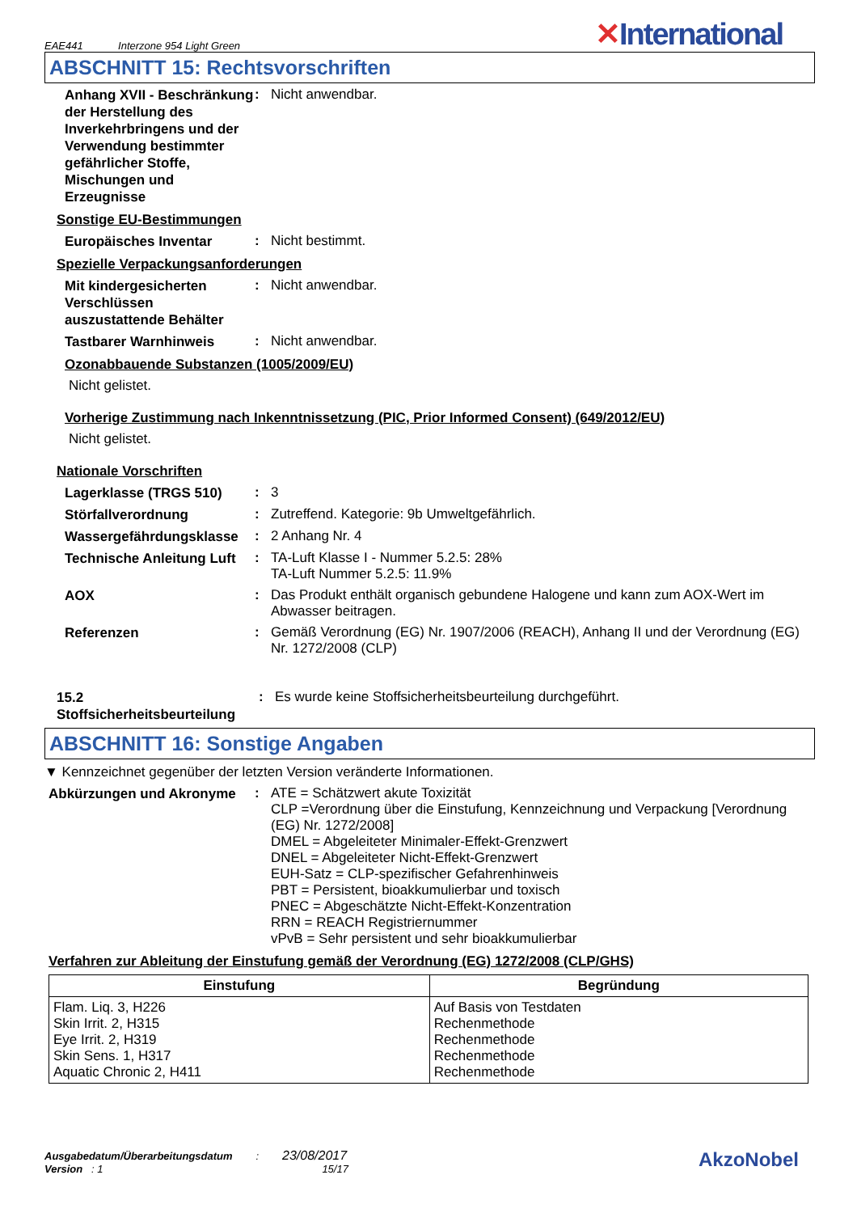EAE441 Interzone 954 Light Green
✕International
ABSCHNITT 15: Rechtsvorschriften
Anhang XVII - Beschränkung der Herstellung des Inverkehrbringens und der Verwendung bestimmter gefährlicher Stoffe, Mischungen und Erzeugnisse
:
Nicht anwendbar.
Sonstige EU-Bestimmungen
Europäisches Inventar
:
Nicht bestimmt.
Spezielle Verpackungsanforderungen
Mit kindergesicherten Verschlüssen auszustattende Behälter
:
Nicht anwendbar.
Tastbarer Warnhinweis
:
Nicht anwendbar.
Ozonabbauende Substanzen (1005/2009/EU)
Nicht gelistet.
Vorherige Zustimmung nach Inkenntnissetzung (PIC, Prior Informed Consent) (649/2012/EU)
Nicht gelistet.
Nationale Vorschriften
Lagerklasse (TRGS 510)
:
3
Störfallverordnung
:
Zutreffend. Kategorie: 9b Umweltgefährlich.
Wassergefährdungsklasse
:
2 Anhang Nr. 4
Technische Anleitung Luft
:
TA-Luft Klasse I - Nummer 5.2.5: 28%
TA-Luft Nummer 5.2.5: 11.9%
AOX
:
Das Produkt enthält organisch gebundene Halogene und kann zum AOX-Wert im Abwasser beitragen.
Referenzen
:
Gemäß Verordnung (EG) Nr. 1907/2006 (REACH), Anhang II und der Verordnung (EG) Nr. 1272/2008 (CLP)
15.2 Stoffsicherheitsbeurteilung
:
Es wurde keine Stoffsicherheitsbeurteilung durchgeführt.
ABSCHNITT 16: Sonstige Angaben
▼ Kennzeichnet gegenüber der letzten Version veränderte Informationen.
Abkürzungen und Akronyme
:
ATE = Schätzwert akute Toxizität
CLP =Verordnung über die Einstufung, Kennzeichnung und Verpackung [Verordnung (EG) Nr. 1272/2008]
DMEL = Abgeleiteter Minimaler-Effekt-Grenzwert
DNEL = Abgeleiteter Nicht-Effekt-Grenzwert
EUH-Satz = CLP-spezifischer Gefahrenhinweis
PBT = Persistent, bioakkumulierbar und toxisch
PNEC = Abgeschätzte Nicht-Effekt-Konzentration
RRN = REACH Registriernummer
vPvB = Sehr persistent und sehr bioakkumulierbar
Verfahren zur Ableitung der Einstufung gemäß der Verordnung (EG) 1272/2008 (CLP/GHS)
| Einstufung | Begründung |
| --- | --- |
| Flam. Liq. 3, H226 Skin Irrit. 2, H315 Eye Irrit. 2, H319 Skin Sens. 1, H317 Aquatic Chronic 2, H411 | Auf Basis von Testdaten Rechenmethode Rechenmethode Rechenmethode Rechenmethode |
Ausgabedatum/Überarbeitungsdatum : 23/08/2017
Version : 1 15/17
AkzoNobel